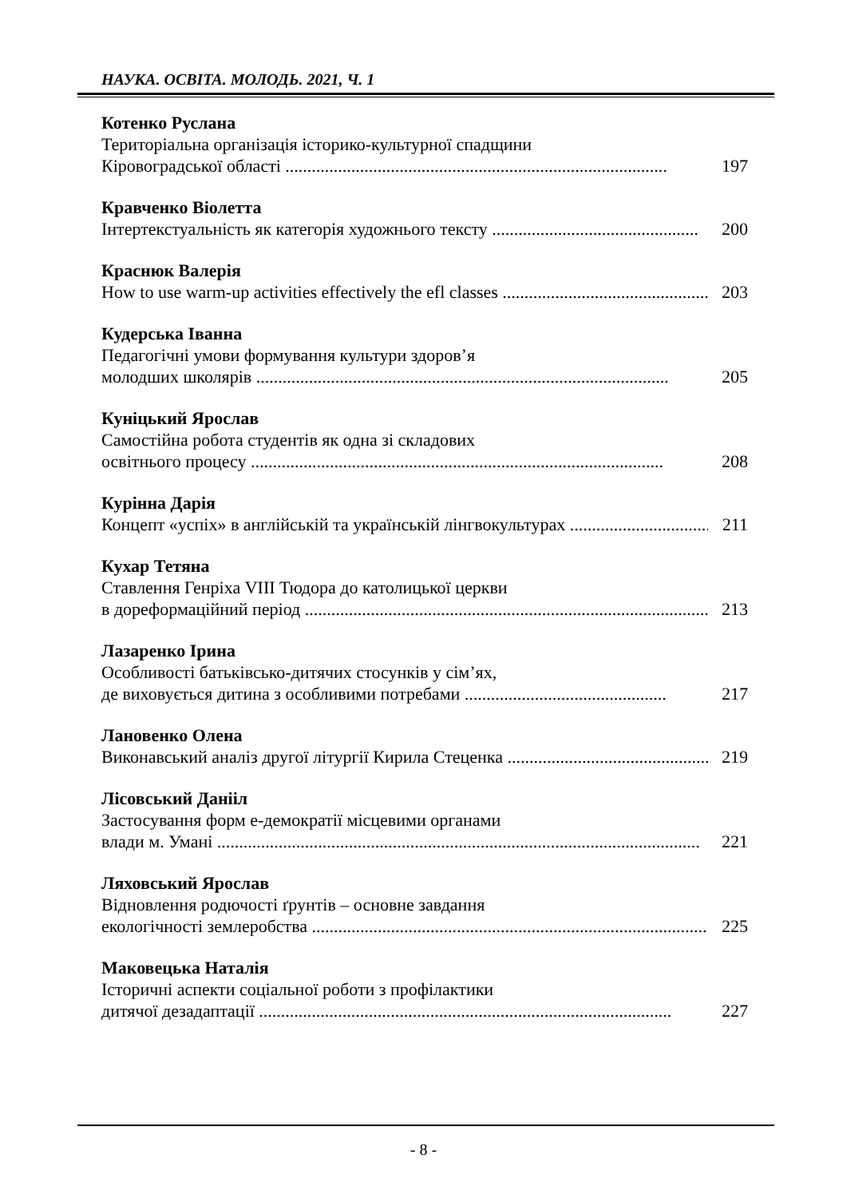НАУКА. ОСВІТА. МОЛОДЬ. 2021, Ч. 1
Котенко Руслана
Територіальна організація історико-культурної спадщини
Кіровоградської області ....................................................................................... 197
Кравченко Віолетта
Інтертекстуальність як категорія художнього тексту ............................................... 200
Краснюк Валерія
How to use warm-up activities effectively the efl classes ............................................... 203
Кудерська Іванна
Педагогічні умови формування культури здоров’я
молодших школярів .............................................................................................. 205
Куніцький Ярослав
Самостійна робота студентів як одна зі складових
освітнього процесу .............................................................................................. 208
Курінна Дарія
Концепт «успіх» в англійській та українській лінгвокультурах .................................. 211
Кухар Тетяна
Ставлення Генріха VIII Тюдора до католицької церкви
в дореформаційний період .............................................................................................. 213
Лазаренко Ірина
Особливості батьківсько-дитячих стосунків у сім’ях,
де виховується дитина з особливими потребами .............................................. 217
Лановенко Олена
Виконавський аналіз другої літургії Кирила Стеценка .............................................. 219
Лісовський Данііл
Застосування форм е-демократії місцевими органами
влади м. Умані .............................................................................................................. 221
Ляховський Ярослав
Відновлення родючості ґрунтів – основне завдання
екологічності землеробства .............................................................................................. 225
Маковецька Наталія
Історичні аспекти соціальної роботи з профілактики
дитячої дезадаптації .............................................................................................. 227
- 8 -